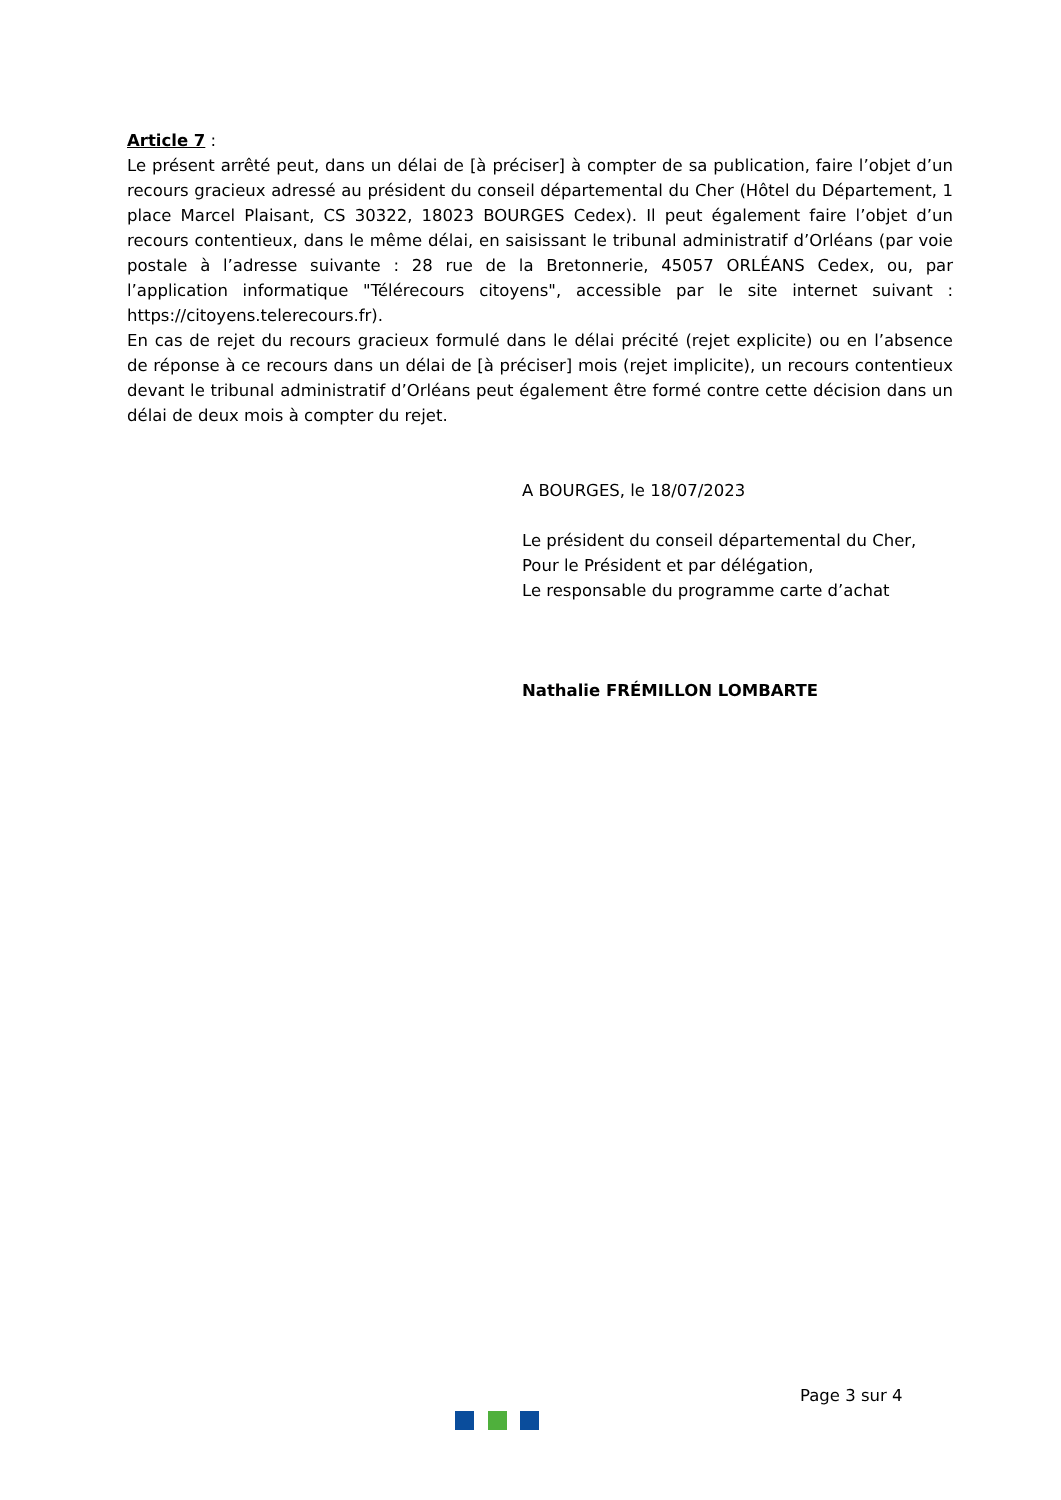Article 7 :
Le présent arrêté peut, dans un délai de [à préciser] à compter de sa publication, faire l’objet d’un recours gracieux adressé au président du conseil départemental du Cher (Hôtel du Département, 1 place Marcel Plaisant, CS 30322, 18023 BOURGES Cedex). Il peut également faire l’objet d’un recours contentieux, dans le même délai, en saisissant le tribunal administratif d’Orléans (par voie postale à l’adresse suivante : 28 rue de la Bretonnerie, 45057 ORLÉANS Cedex, ou, par l’application informatique "Télérecours citoyens", accessible par le site internet suivant : https://citoyens.telerecours.fr).
En cas de rejet du recours gracieux formulé dans le délai précité (rejet explicite) ou en l’absence de réponse à ce recours dans un délai de [à préciser] mois (rejet implicite), un recours contentieux devant le tribunal administratif d’Orléans peut également être formé contre cette décision dans un délai de deux mois à compter du rejet.
A BOURGES, le 18/07/2023
Le président du conseil départemental du Cher,
Pour le Président et par délégation,
Le responsable du programme carte d’achat
Nathalie FRÉMILLON LOMBARTE
Page 3 sur 4